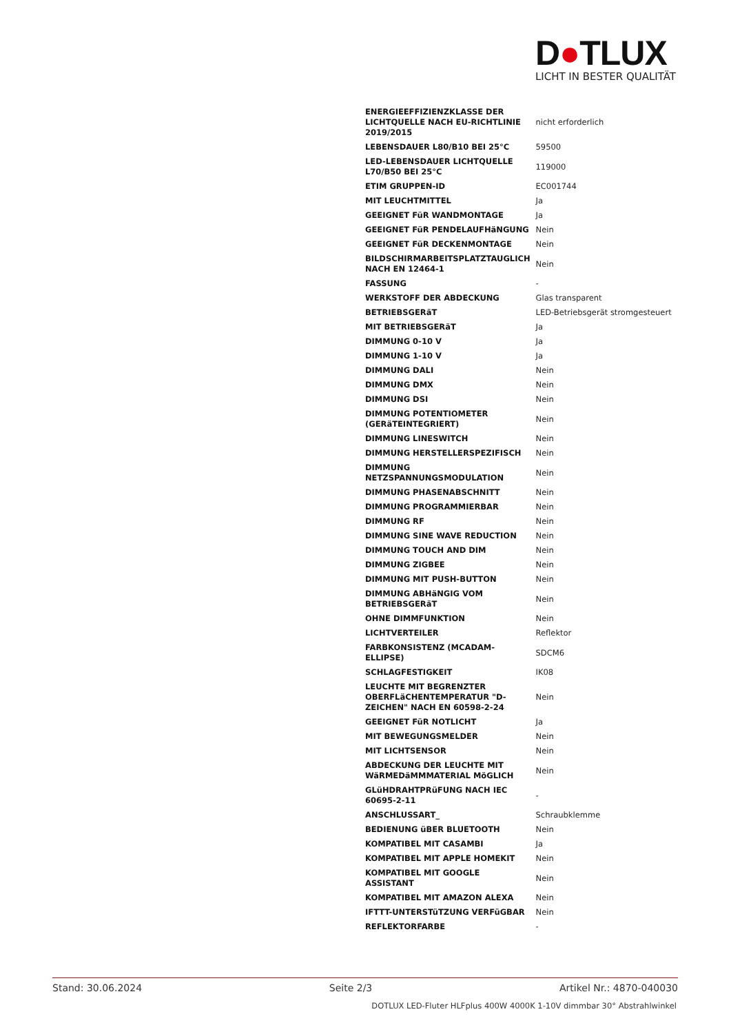D●TLUX
LICHT IN BESTER QUALITÄT
| ENERGIEEFFIZIENZKLASSE DER LICHTQUELLE NACH EU-RICHTLINIE 2019/2015 | nicht erforderlich |
| LEBENSDAUER L80/B10 BEI 25°C | 59500 |
| LED-LEBENSDAUER LICHTQUELLE L70/B50 BEI 25°C | 119000 |
| ETIM GRUPPEN-ID | EC001744 |
| MIT LEUCHTMITTEL | Ja |
| GEEIGNET FüR WANDMONTAGE | Ja |
| GEEIGNET FüR PENDELAUFHäNGUNG | Nein |
| GEEIGNET FüR DECKENMONTAGE | Nein |
| BILDSCHIRMARBEITSPLATZTAUGLICH NACH EN 12464-1 | Nein |
| FASSUNG | - |
| WERKSTOFF DER ABDECKUNG | Glas transparent |
| BETRIEBSGERäT | LED-Betriebsgerät stromgesteuert |
| MIT BETRIEBSGERäT | Ja |
| DIMMUNG 0-10 V | Ja |
| DIMMUNG 1-10 V | Ja |
| DIMMUNG DALI | Nein |
| DIMMUNG DMX | Nein |
| DIMMUNG DSI | Nein |
| DIMMUNG POTENTIOMETER (GERäTEINTEGRIERT) | Nein |
| DIMMUNG LINESWITCH | Nein |
| DIMMUNG HERSTELLERSPEZIFISCH | Nein |
| DIMMUNG NETZSPANNUNGSMODULATION | Nein |
| DIMMUNG PHASENABSCHNITT | Nein |
| DIMMUNG PROGRAMMIERBAR | Nein |
| DIMMUNG RF | Nein |
| DIMMUNG SINE WAVE REDUCTION | Nein |
| DIMMUNG TOUCH AND DIM | Nein |
| DIMMUNG ZIGBEE | Nein |
| DIMMUNG MIT PUSH-BUTTON | Nein |
| DIMMUNG ABHäNGIG VOM BETRIEBSGERäT | Nein |
| OHNE DIMMFUNKTION | Nein |
| LICHTVERTEILER | Reflektor |
| FARBKONSISTENZ (MCADAM-ELLIPSE) | SDCM6 |
| SCHLAGFESTIGKEIT | IK08 |
| LEUCHTE MIT BEGRENZTER OBERFLäCHENTEMPERATUR "D-ZEICHEN" NACH EN 60598-2-24 | Nein |
| GEEIGNET FüR NOTLICHT | Ja |
| MIT BEWEGUNGSMELDER | Nein |
| MIT LICHTSENSOR | Nein |
| ABDECKUNG DER LEUCHTE MIT WäRMEDäMMMATERIAL MöGLICH | Nein |
| GLüHDRAHTPRüFUNG NACH IEC 60695-2-11 | - |
| ANSCHLUSSART_ | Schraubklemme |
| BEDIENUNG üBER BLUETOOTH | Nein |
| KOMPATIBEL MIT CASAMBI | Ja |
| KOMPATIBEL MIT APPLE HOMEKIT | Nein |
| KOMPATIBEL MIT GOOGLE ASSISTANT | Nein |
| KOMPATIBEL MIT AMAZON ALEXA | Nein |
| IFTTT-UNTERSTüTZUNG VERFüGBAR | Nein |
| REFLEKTORFARBE | - |
Stand: 30.06.2024 Seite 2/3 Artikel Nr.: 4870-040030
DOTLUX LED-Fluter HLFplus 400W 4000K 1-10V dimmbar 30° Abstrahlwinkel